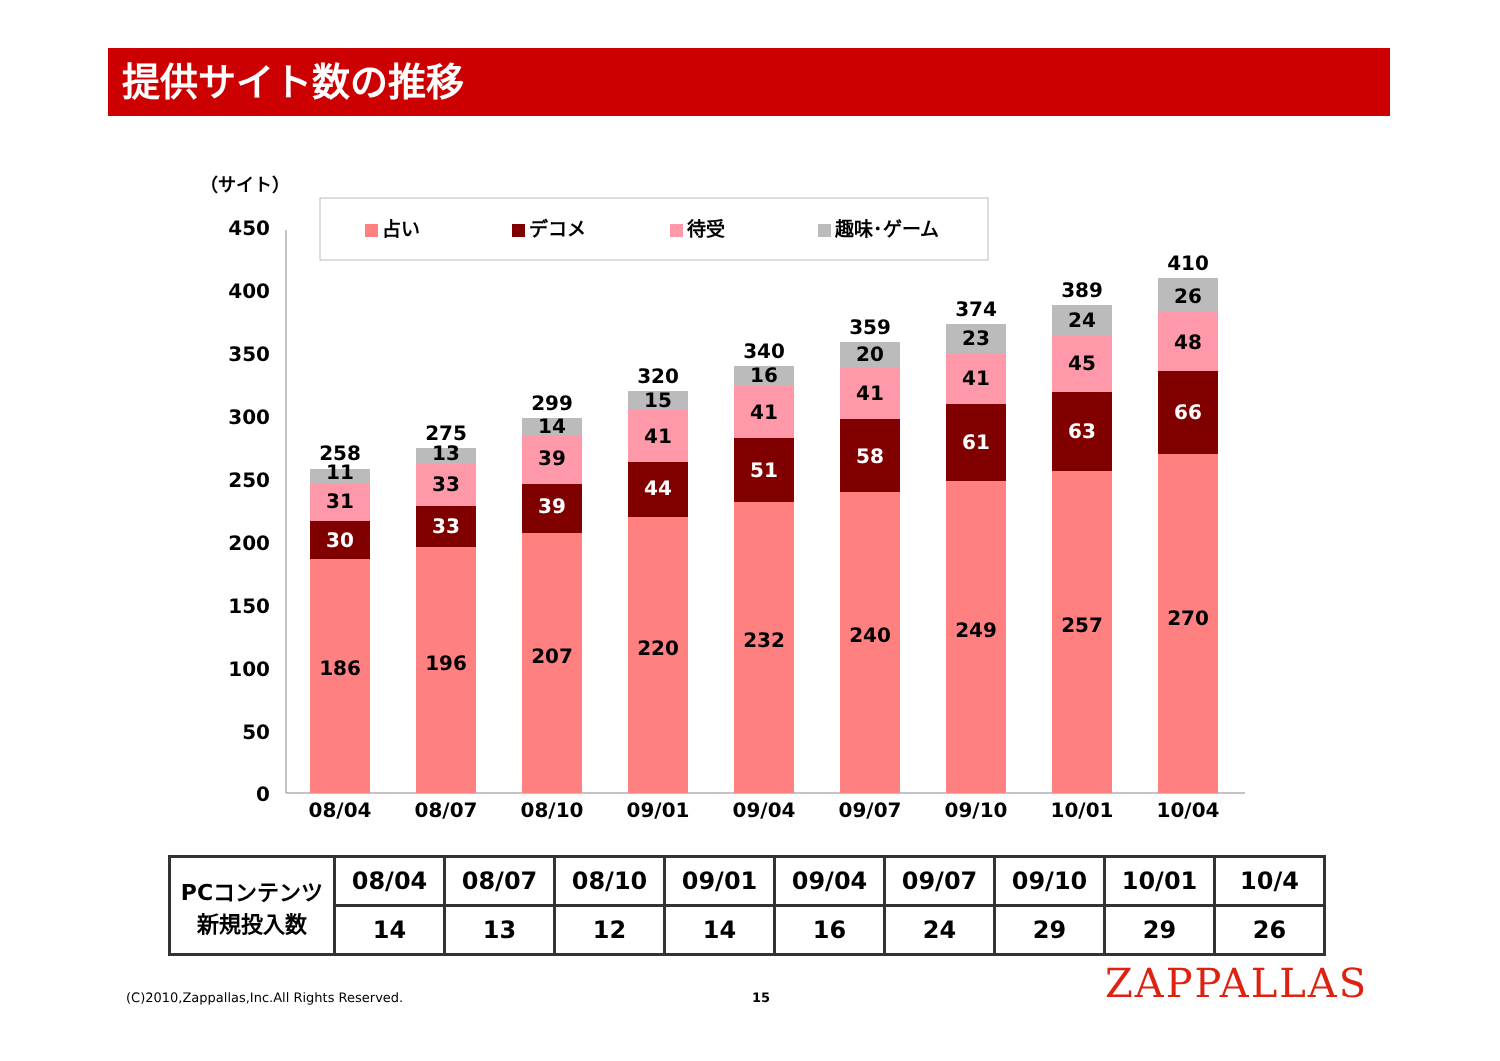提供サイト数の推移
（サイト）
450
400
350
300
250
200
150
100
50
0
占い
デコメ
待受
趣味･ゲーム
186
30
31
11
258
08/04
196
33
33
13
275
08/07
207
39
39
14
299
08/10
220
44
41
15
320
09/01
232
51
41
16
340
09/04
240
58
41
20
359
09/07
249
61
41
23
374
09/10
257
63
45
24
389
10/01
270
66
48
26
410
10/04
| PCコンテンツ 新規投入数 | 08/04 | 08/07 | 08/10 | 09/01 | 09/04 | 09/07 | 09/10 | 10/01 | 10/4 |
| | 14 | 13 | 12 | 14 | 16 | 24 | 29 | 29 | 26 |
(C)2010,Zappallas,Inc.All Rights Reserved.
15 ZAPPALLAS